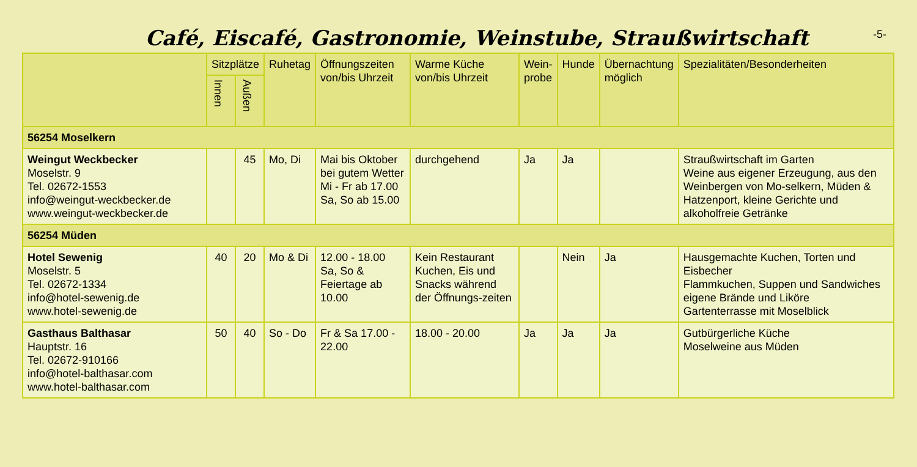Café, Eiscafé, Gastronomie, Weinstube, Straußwirtschaft
-5-
| | Sitzplätze | | Ruhetag | Öffnungszeiten von/bis Uhrzeit | Warme Küche von/bis Uhrzeit | Wein- probe | Hunde | Übernachtung möglich | Spezialitäten/Besonderheiten |
| --- | --- | --- | --- | --- | --- | --- | --- | --- | --- |
| | Innen | Außen | | | | | | | |
| 56254 Moselkern | | | | | | | | | |
| Weingut Weckbecker Moselstr. 9 Tel. 02672-1553 info@weingut-weckbecker.de www.weingut-weckbecker.de | | 45 | Mo, Di | Mai bis Oktober bei gutem Wetter Mi - Fr ab 17.00 Sa, So ab 15.00 | durchgehend | Ja | Ja | | Straußwirtschaft im Garten Weine aus eigener Erzeugung, aus den Weinbergen von Mo-selkern, Müden & Hatzenport, kleine Gerichte und alkoholfreie Getränke |
| 56254 Müden | | | | | | | | | |
| Hotel Sewenig Moselstr. 5 Tel. 02672-1334 info@hotel-sewenig.de www.hotel-sewenig.de | 40 | 20 | Mo & Di | 12.00 - 18.00 Sa, So & Feiertage ab 10.00 | Kein Restaurant Kuchen, Eis und Snacks während der Öffnungs-zeiten | | Nein | Ja | Hausgemachte Kuchen, Torten und Eisbecher Flammkuchen, Suppen und Sandwiches eigene Brände und Liköre Gartenterrasse mit Moselblick |
| Gasthaus Balthasar Hauptstr. 16 Tel. 02672-910166 info@hotel-balthasar.com www.hotel-balthasar.com | 50 | 40 | So - Do | Fr & Sa 17.00 - 22.00 | 18.00 - 20.00 | Ja | Ja | Ja | Gutbürgerliche Küche Moselweine aus Müden |